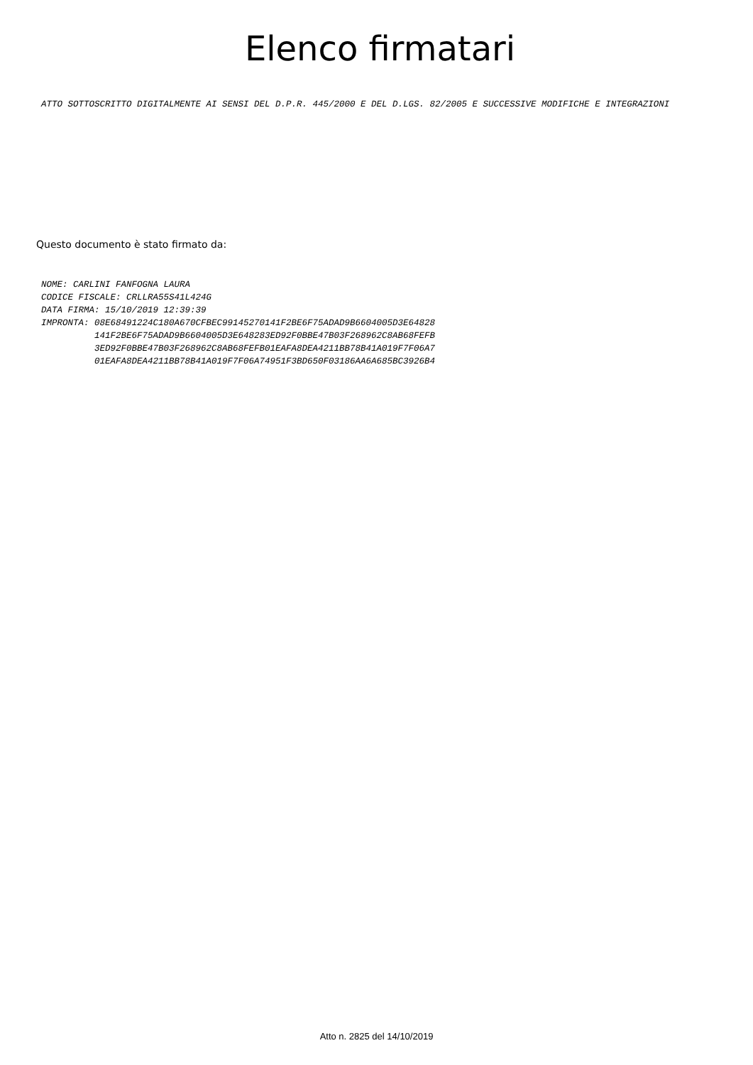Elenco firmatari
ATTO SOTTOSCRITTO DIGITALMENTE AI SENSI DEL D.P.R. 445/2000 E DEL D.LGS. 82/2005 E SUCCESSIVE MODIFICHE E INTEGRAZIONI
Questo documento è stato firmato da:
NOME: CARLINI FANFOGNA LAURA CODICE FISCALE: CRLLRA55S41L424G DATA FIRMA: 15/10/2019 12:39:39 IMPRONTA: 08E68491224C180A670CFBEC99145270141F2BE6F75ADAD9B6604005D3E64828 141F2BE6F75ADAD9B6604005D3E648283ED92F0BBE47B03F268962C8AB68FEFB 3ED92F0BBE47B03F268962C8AB68FEFB01EAFA8DEA4211BB78B41A019F7F06A7 01EAFA8DEA4211BB78B41A019F7F06A74951F3BD650F03186AA6A685BC3926B4
Atto n. 2825 del 14/10/2019